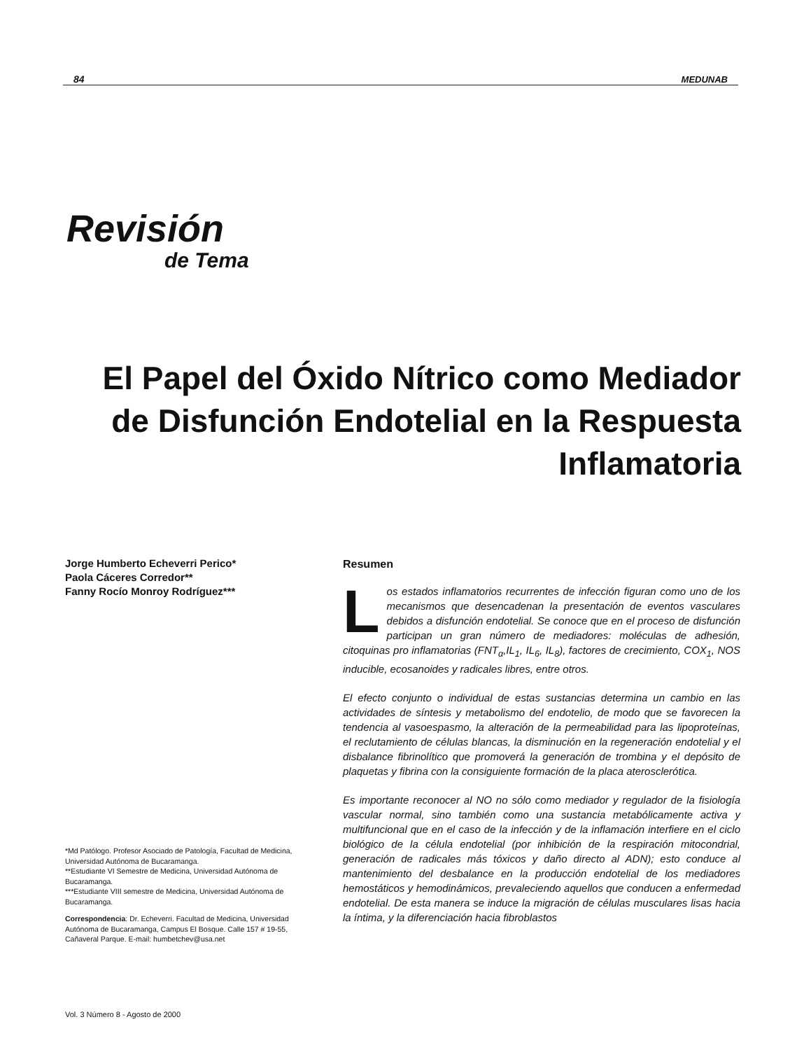84 MEDUNAB
Revisión
de Tema
El Papel del Óxido Nítrico como Mediador de Disfunción Endotelial en la Respuesta Inflamatoria
Jorge Humberto Echeverri Perico*
Paola Cáceres Corredor**
Fanny Rocío Monroy Rodríguez***
*Md Patólogo. Profesor Asociado de Patología, Facultad de Medicina, Universidad Autónoma de Bucaramanga.
**Estudiante VI Semestre de Medicina, Universidad Autónoma de Bucaramanga.
***Estudiante VIII semestre de Medicina, Universidad Autónoma de Bucaramanga.
Correspondencia: Dr. Echeverri. Facultad de Medicina, Universidad Autónoma de Bucaramanga, Campus El Bosque. Calle 157 # 19-55, Cañaveral Parque. E-mail: humbetchev@usa.net
Resumen
Los estados inflamatorios recurrentes de infección figuran como uno de los mecanismos que desencadenan la presentación de eventos vasculares debidos a disfunción endotelial. Se conoce que en el proceso de disfunción participan un gran número de mediadores: moléculas de adhesión, citoquinas pro inflamatorias (FNT<sub>α</sub>,IL<sub>1</sub>, IL<sub>6</sub>, IL<sub>8</sub>), factores de crecimiento, COX<sub>1</sub>, NOS inducible, ecosanoides y radicales libres, entre otros.
El efecto conjunto o individual de estas sustancias determina un cambio en las actividades de síntesis y metabolismo del endotelio, de modo que se favorecen la tendencia al vasoespasmo, la alteración de la permeabilidad para las lipoproteínas, el reclutamiento de células blancas, la disminución en la regeneración endotelial y el disbalance fibrinolítico que promoverá la generación de trombina y el depósito de plaquetas y fibrina con la consiguiente formación de la placa aterosclerótica.
Es importante reconocer al NO no sólo como mediador y regulador de la fisiología vascular normal, sino también como una sustancia metabólicamente activa y multifuncional que en el caso de la infección y de la inflamación interfiere en el ciclo biológico de la célula endotelial (por inhibición de la respiración mitocondrial, generación de radicales más tóxicos y daño directo al ADN); esto conduce al mantenimiento del desbalance en la producción endotelial de los mediadores hemostáticos y hemodinámicos, prevaleciendo aquellos que conducen a enfermedad endotelial. De esta manera se induce la migración de células musculares lisas hacia la íntima, y la diferenciación hacia fibroblastos
Vol. 3 Número 8 - Agosto de 2000